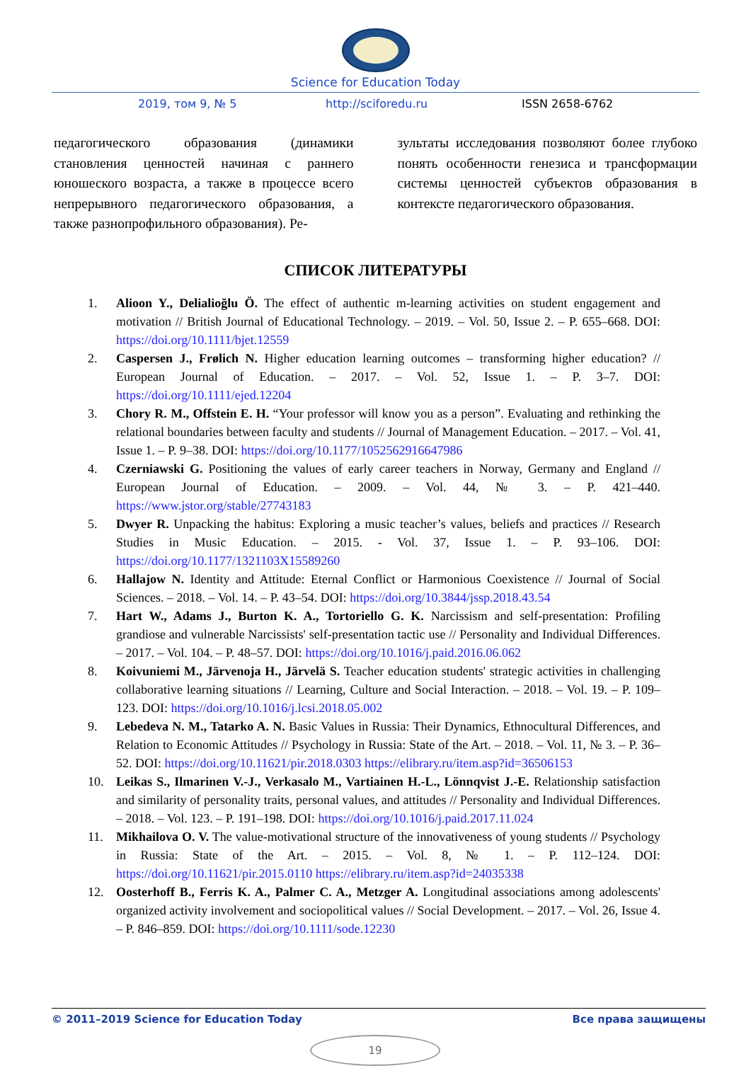Science for Education Today
2019, том 9, № 5 http://sciforedu.ru ISSN 2658-6762
педагогического образования (динамики становления ценностей начиная с раннего юношеского возраста, а также в процессе всего непрерывного педагогического образования, а также разнопрофильного образования). Ре-
зультаты исследования позволяют более глубоко понять особенности генезиса и трансформации системы ценностей субъектов образования в контексте педагогического образования.
СПИСОК ЛИТЕРАТУРЫ
1. Alioon Y., Delialioğlu Ö. The effect of authentic m-learning activities on student engagement and motivation // British Journal of Educational Technology. – 2019. – Vol. 50, Issue 2. – P. 655–668. DOI: https://doi.org/10.1111/bjet.12559
2. Caspersen J., Frølich N. Higher education learning outcomes – transforming higher education? // European Journal of Education. – 2017. – Vol. 52, Issue 1. – P. 3–7. DOI: https://doi.org/10.1111/ejed.12204
3. Chory R. M., Offstein E. H. “Your professor will know you as a person”. Evaluating and rethinking the relational boundaries between faculty and students // Journal of Management Education. – 2017. – Vol. 41, Issue 1. – P. 9–38. DOI: https://doi.org/10.1177/1052562916647986
4. Czerniawski G. Positioning the values of early career teachers in Norway, Germany and England // European Journal of Education. – 2009. – Vol. 44, № 3. – P. 421–440. https://www.jstor.org/stable/27743183
5. Dwyer R. Unpacking the habitus: Exploring a music teacher’s values, beliefs and practices // Research Studies in Music Education. – 2015. - Vol. 37, Issue 1. – P. 93–106. DOI: https://doi.org/10.1177/1321103X15589260
6. Hallajow N. Identity and Attitude: Eternal Conflict or Harmonious Coexistence // Journal of Social Sciences. – 2018. – Vol. 14. – P. 43–54. DOI: https://doi.org/10.3844/jssp.2018.43.54
7. Hart W., Adams J., Burton K. A., Tortoriello G. K. Narcissism and self-presentation: Profiling grandiose and vulnerable Narcissists' self-presentation tactic use // Personality and Individual Differences. – 2017. – Vol. 104. – P. 48–57. DOI: https://doi.org/10.1016/j.paid.2016.06.062
8. Koivuniemi M., Järvenoja H., Järvelä S. Teacher education students' strategic activities in challenging collaborative learning situations // Learning, Culture and Social Interaction. – 2018. – Vol. 19. – P. 109–123. DOI: https://doi.org/10.1016/j.lcsi.2018.05.002
9. Lebedeva N. M., Tatarko A. N. Basic Values in Russia: Their Dynamics, Ethnocultural Differences, and Relation to Economic Attitudes // Psychology in Russia: State of the Art. – 2018. – Vol. 11, № 3. – P. 36–52. DOI: https://doi.org/10.11621/pir.2018.0303 https://elibrary.ru/item.asp?id=36506153
10. Leikas S., Ilmarinen V.-J., Verkasalo M., Vartiainen H.-L., Lönnqvist J.-E. Relationship satisfaction and similarity of personality traits, personal values, and attitudes // Personality and Individual Differences. – 2018. – Vol. 123. – P. 191–198. DOI: https://doi.org/10.1016/j.paid.2017.11.024
11. Mikhailova O. V. The value-motivational structure of the innovativeness of young students // Psychology in Russia: State of the Art. – 2015. – Vol. 8, № 1. – P. 112–124. DOI: https://doi.org/10.11621/pir.2015.0110 https://elibrary.ru/item.asp?id=24035338
12. Oosterhoff B., Ferris K. A., Palmer C. A., Metzger A. Longitudinal associations among adolescents' organized activity involvement and sociopolitical values // Social Development. – 2017. – Vol. 26, Issue 4. – P. 846–859. DOI: https://doi.org/10.1111/sode.12230
© 2011–2019 Science for Education Today Все права защищены
19